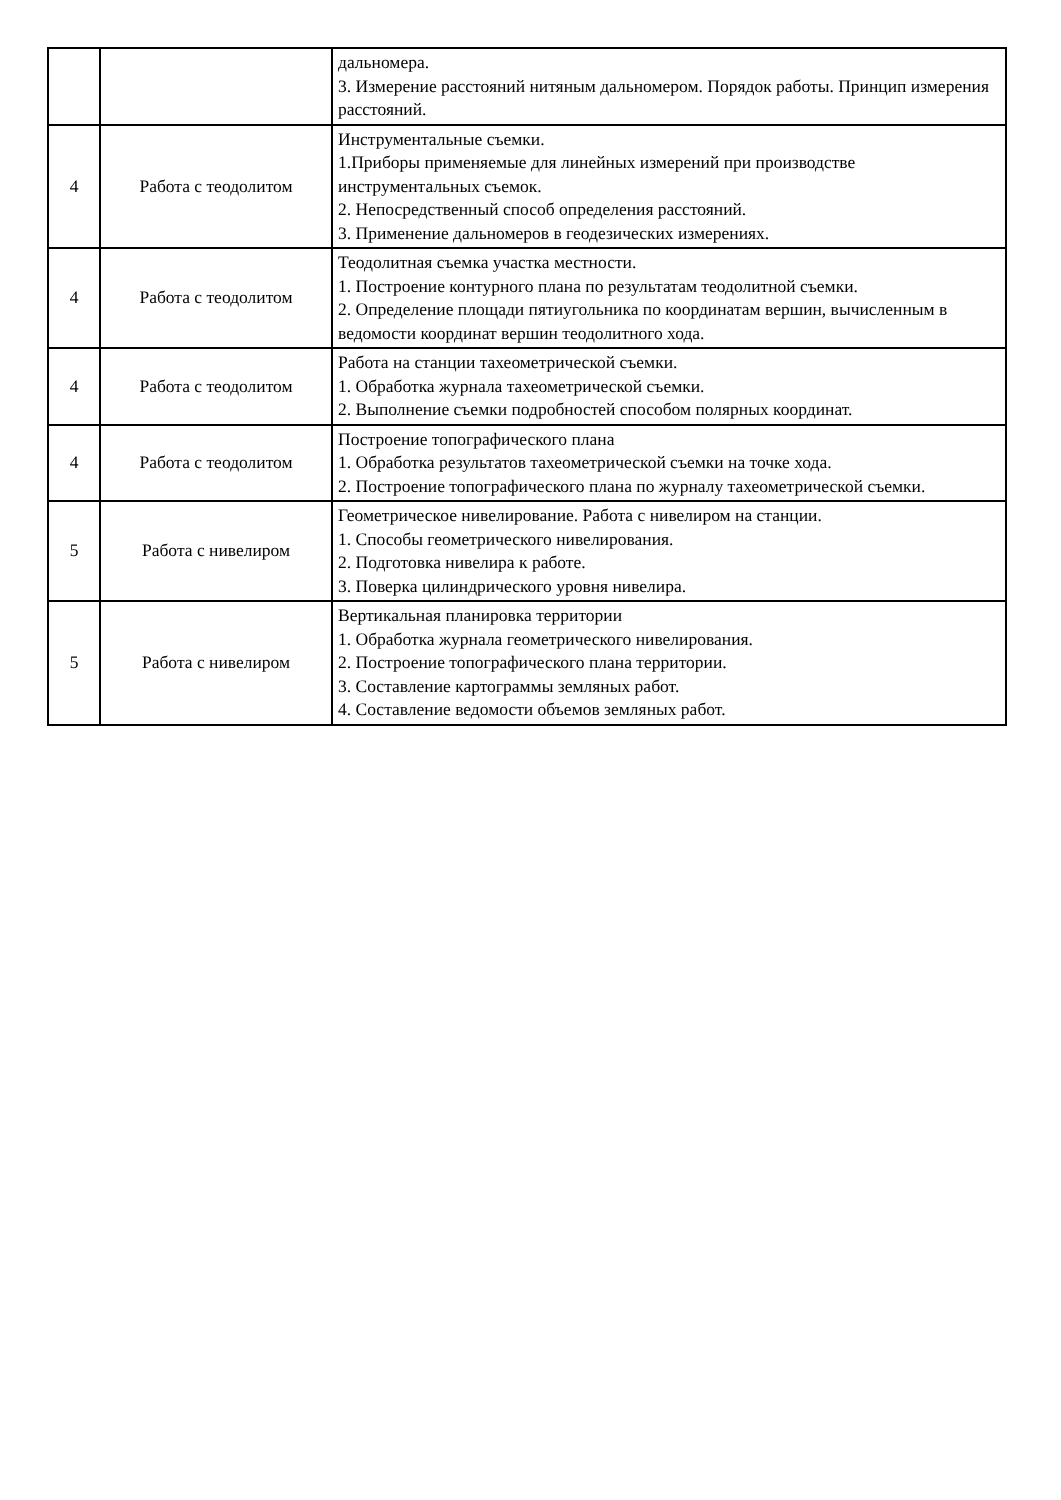| | | дальномера. 3. Измерение расстояний нитяным дальномером. Порядок работы. Принцип измерения расстояний. |
| 4 | Работа с теодолитом | Инструментальные съемки. 1.Приборы применяемые для линейных измерений при производстве инструментальных съемок. 2. Непосредственный способ определения расстояний. 3. Применение дальномеров в геодезических измерениях. |
| 4 | Работа с теодолитом | Теодолитная съемка участка местности. 1. Построение контурного плана по результатам теодолитной съемки. 2. Определение площади пятиугольника по координатам вершин, вычисленным в ведомости координат вершин теодолитного хода. |
| 4 | Работа с теодолитом | Работа на станции тахеометрической съемки. 1. Обработка журнала тахеометрической съемки. 2. Выполнение съемки подробностей способом полярных координат. |
| 4 | Работа с теодолитом | Построение топографического плана 1. Обработка результатов тахеометрической съемки на точке хода. 2. Построение топографического плана по журналу тахеометрической съемки. |
| 5 | Работа с нивелиром | Геометрическое нивелирование. Работа с нивелиром на станции. 1. Способы геометрического нивелирования. 2. Подготовка нивелира к работе. 3. Поверка цилиндрического уровня нивелира. |
| 5 | Работа с нивелиром | Вертикальная планировка территории 1. Обработка журнала геометрического нивелирования. 2. Построение топографического плана территории. 3. Составление картограммы земляных работ. 4. Составление ведомости объемов земляных работ. |